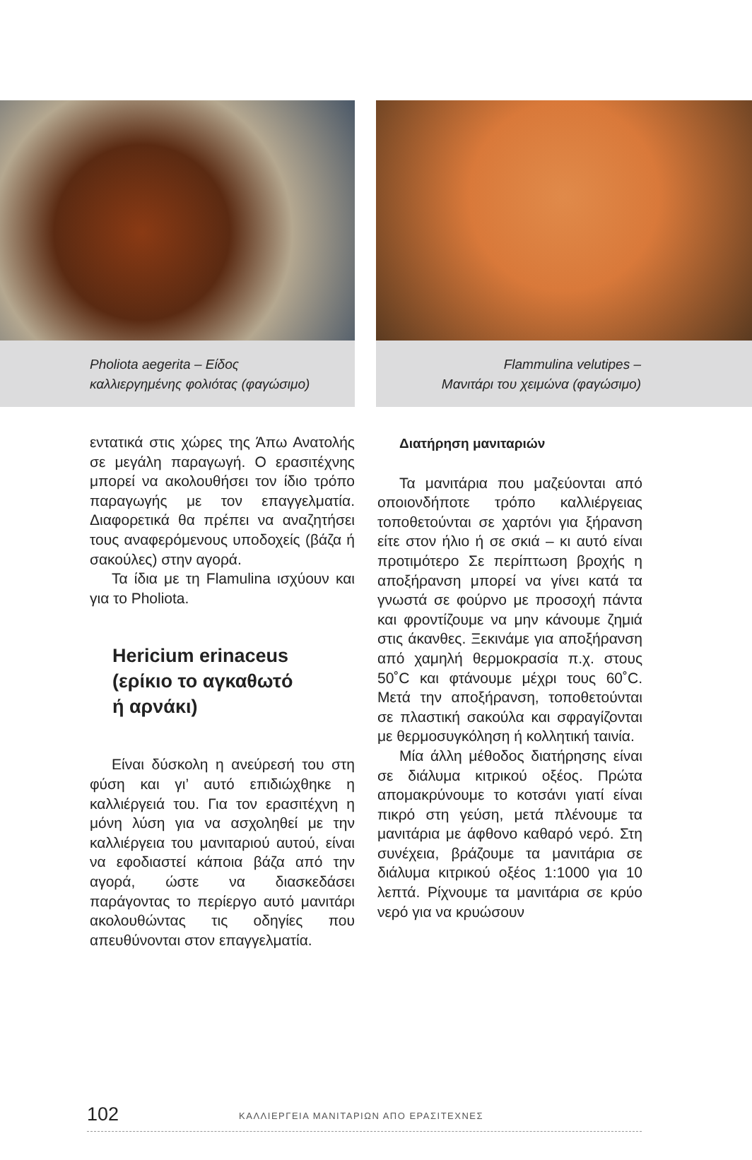Pholiota aegerita – Είδος
καλλιεργημένης φολιότας (φαγώσιμο)
Flammulina velutipes –
Μανιτάρι του χειμώνα (φαγώσιμο)
εντατικά στις χώρες της Άπω Ανατολής σε μεγάλη παραγωγή. Ο ερασιτέχνης μπορεί να ακολουθήσει τον ίδιο τρόπο παραγωγής με τον επαγγελματία. Διαφορετικά θα πρέπει να αναζητήσει τους αναφερόμενους υποδοχείς (βάζα ή σακούλες) στην αγορά.
Τα ίδια με τη Flamulina ισχύουν και για το Pholiota.
Hericium erinaceus
(ερίκιο το αγκαθωτό
ή αρνάκι)
Είναι δύσκολη η ανεύρεσή του στη φύση και γι’ αυτό επιδιώχθηκε η καλλιέργειά του. Για τον ερασιτέχνη η μόνη λύση για να ασχοληθεί με την καλλιέργεια του μανιταριού αυτού, είναι να εφοδιαστεί κάποια βάζα από την αγορά, ώστε να διασκεδάσει παράγοντας το περίεργο αυτό μανιτάρι ακολουθώντας τις οδηγίες που απευθύνονται στον επαγγελματία.
Διατήρηση μανιταριών
Τα μανιτάρια που μαζεύονται από οποιονδήποτε τρόπο καλλιέργειας τοποθετούνται σε χαρτόνι για ξήρανση είτε στον ήλιο ή σε σκιά – κι αυτό είναι προτιμότερο Σε περίπτωση βροχής η αποξήρανση μπορεί να γίνει κατά τα γνωστά σε φούρνο με προσοχή πάντα και φροντίζουμε να μην κάνουμε ζημιά στις άκανθες. Ξεκινάμε για αποξήρανση από χαμηλή θερμοκρασία π.χ. στους 50˚C και φτάνουμε μέχρι τους 60˚C. Μετά την αποξήρανση, τοποθετούνται σε πλαστική σακούλα και σφραγίζονται με θερμοσυγκόληση ή κολλητική ταινία.
Μία άλλη μέθοδος διατήρησης είναι σε διάλυμα κιτρικού οξέος. Πρώτα απομακρύνουμε το κοτσάνι γιατί είναι πικρό στη γεύση, μετά πλένουμε τα μανιτάρια με άφθονο καθαρό νερό. Στη συνέχεια, βράζουμε τα μανιτάρια σε διάλυμα κιτρικού οξέος 1:1000 για 10 λεπτά. Ρίχνουμε τα μανιτάρια σε κρύο νερό για να κρυώσουν
102 ΚΑΛΛΙΕΡΓΕΙΑ ΜΑΝΙΤΑΡΙΩΝ ΑΠΟ ΕΡΑΣΙΤΕΧΝΕΣ